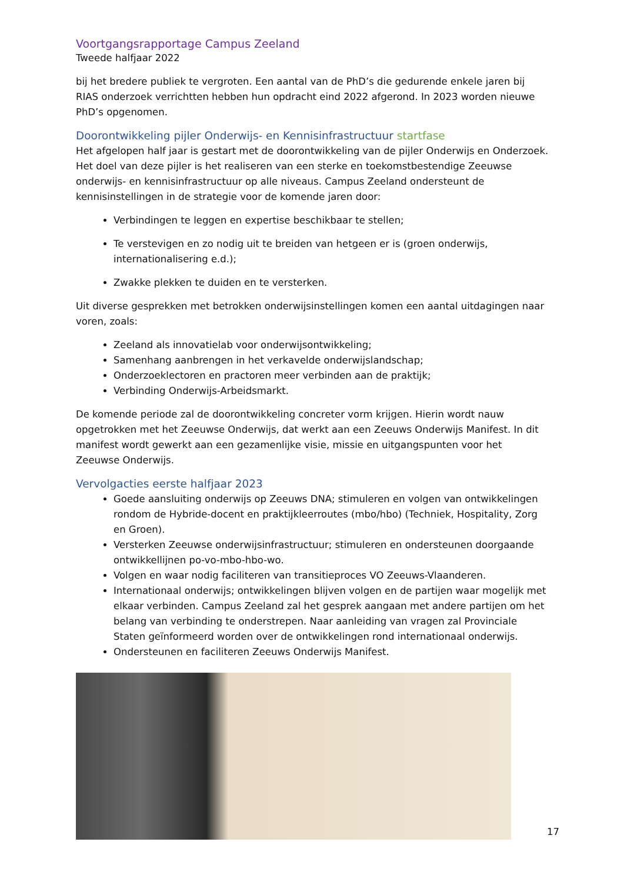Voortgangsrapportage Campus Zeeland
Tweede halfjaar 2022
bij het bredere publiek te vergroten. Een aantal van de PhD’s die gedurende enkele jaren bij RIAS onderzoek verrichtten hebben hun opdracht eind 2022 afgerond. In 2023 worden nieuwe PhD’s opgenomen.
Doorontwikkeling pijler Onderwijs- en Kennisinfrastructuur startfase
Het afgelopen half jaar is gestart met de doorontwikkeling van de pijler Onderwijs en Onderzoek. Het doel van deze pijler is het realiseren van een sterke en toekomstbestendige Zeeuwse onderwijs- en kennisinfrastructuur op alle niveaus. Campus Zeeland ondersteunt de kennisinstellingen in de strategie voor de komende jaren door:
Verbindingen te leggen en expertise beschikbaar te stellen;
Te verstevigen en zo nodig uit te breiden van hetgeen er is (groen onderwijs, internationalisering e.d.);
Zwakke plekken te duiden en te versterken.
Uit diverse gesprekken met betrokken onderwijsinstellingen komen een aantal uitdagingen naar voren, zoals:
Zeeland als innovatielab voor onderwijsontwikkeling;
Samenhang aanbrengen in het verkavelde onderwijslandschap;
Onderzoeklectoren en practoren meer verbinden aan de praktijk;
Verbinding Onderwijs-Arbeidsmarkt.
De komende periode zal de doorontwikkeling concreter vorm krijgen. Hierin wordt nauw opgetrokken met het Zeeuwse Onderwijs, dat werkt aan een Zeeuws Onderwijs Manifest. In dit manifest wordt gewerkt aan een gezamenlijke visie, missie en uitgangspunten voor het Zeeuwse Onderwijs.
Vervolgacties eerste halfjaar 2023
Goede aansluiting onderwijs op Zeeuws DNA; stimuleren en volgen van ontwikkelingen rondom de Hybride-docent en praktijkleerroutes (mbo/hbo) (Techniek, Hospitality, Zorg en Groen).
Versterken Zeeuwse onderwijsinfrastructuur; stimuleren en ondersteunen doorgaande ontwikkellijnen po-vo-mbo-hbo-wo.
Volgen en waar nodig faciliteren van transitieproces VO Zeeuws-Vlaanderen.
Internationaal onderwijs; ontwikkelingen blijven volgen en de partijen waar mogelijk met elkaar verbinden. Campus Zeeland zal het gesprek aangaan met andere partijen om het belang van verbinding te onderstrepen. Naar aanleiding van vragen zal Provinciale Staten geïnformeerd worden over de ontwikkelingen rond internationaal onderwijs.
Ondersteunen en faciliteren Zeeuws Onderwijs Manifest.
17